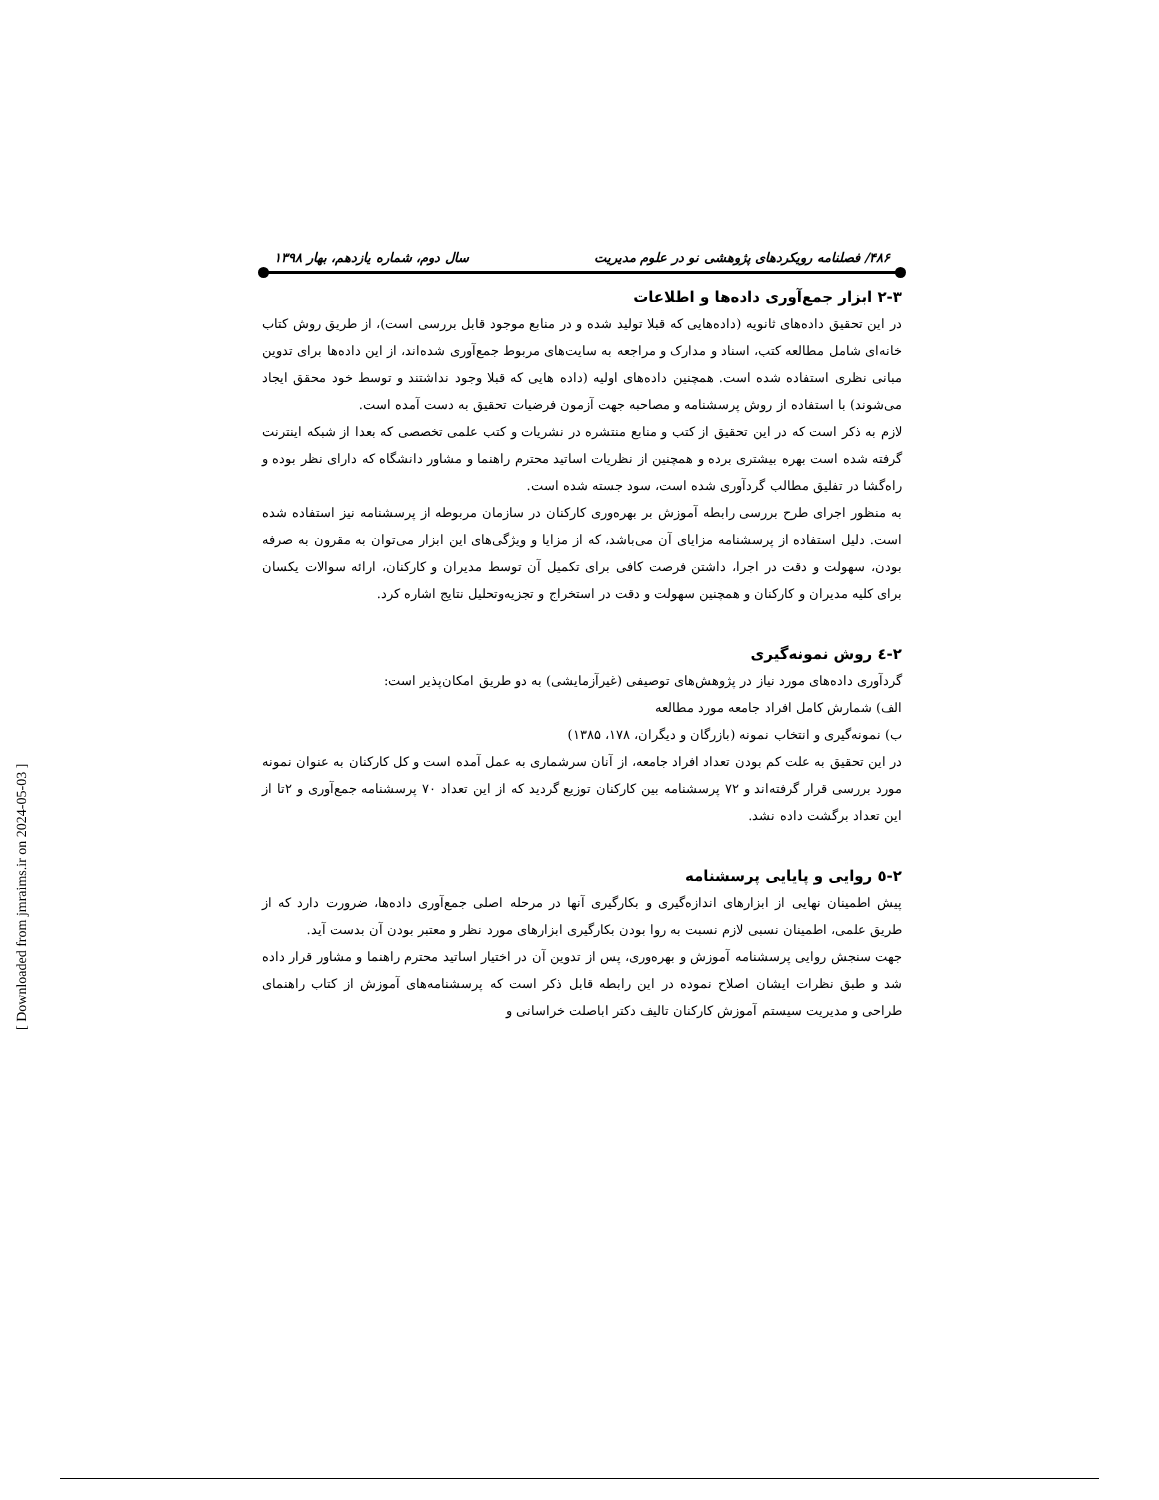۴۸۶/ فصلنامه رویکردهای پژوهشی نو در علوم مدیریت سال دوم، شماره یازدهم، بهار ۱۳۹۸
۲-۳ ابزار جمع‌آوری داده‌ها و اطلاعات
در این تحقیق داده‌های ثانویه (داده‌هایی که قبلا تولید شده و در منابع موجود قابل بررسی است)، از طریق روش کتاب خانه‌ای شامل مطالعه کتب، اسناد و مدارک و مراجعه به سایت‌های مربوط جمع‌آوری شده‌اند، از این داده‌ها برای تدوین مبانی نظری استفاده شده است. همچنین داده‌های اولیه (داده هایی که قبلا وجود نداشتند و توسط خود محقق ایجاد می‌شوند) با استفاده از روش پرسشنامه و مصاحبه جهت آزمون فرضیات تحقیق به دست آمده است.
لازم به ذکر است که در این تحقیق از کتب و منابع منتشره در نشریات و کتب علمی تخصصی که بعدا از شبکه اینترنت گرفته شده است بهره بیشتری برده و همچنین از نظریات اساتید محترم راهنما و مشاور دانشگاه که دارای نظر بوده و راه‌گشا در تفلیق مطالب گردآوری شده است، سود جسته شده است.
به منظور اجرای طرح بررسی رابطه آموزش بر بهره‌وری کارکنان در سازمان مربوطه از پرسشنامه نیز استفاده شده است. دلیل استفاده از پرسشنامه مزایای آن می‌باشد، که از مزایا و ویژگی‌های این ابزار می‌توان به مقرون به صرفه بودن، سهولت و دقت در اجرا، داشتن فرصت کافی برای تکمیل آن توسط مدیران و کارکنان، ارائه سوالات یکسان برای کلیه مدیران و کارکنان و همچنین سهولت و دقت در استخراج و تجزیه‌وتحلیل نتایج اشاره کرد.
۲-٤ روش نمونه‌گیری
گردآوری داده‌های مورد نیاز در پژوهش‌های توصیفی (غیرآزمایشی) به دو طریق امکان‌پذیر است:
الف) شمارش کامل افراد جامعه مورد مطالعه
ب) نمونه‌گیری و انتخاب نمونه (بازرگان و دیگران، ۱۷۸، ۱۳۸۵)
در این تحقیق به علت کم بودن تعداد افراد جامعه، از آنان سرشماری به عمل آمده است و کل کارکنان به عنوان نمونه مورد بررسی قرار گرفته‌اند و ۷۲ پرسشنامه بین کارکنان توزیع گردید که از این تعداد ۷۰ پرسشنامه جمع‌آوری و ۲تا از این تعداد برگشت داده نشد.
۲-٥ روایی و پایایی پرسشنامه
پیش اطمینان نهایی از ابزارهای اندازه‌گیری و بکارگیری آنها در مرحله اصلی جمع‌آوری داده‌ها، ضرورت دارد که از طریق علمی، اطمینان نسبی لازم نسبت به روا بودن بکارگیری ابزارهای مورد نظر و معتبر بودن آن بدست آید.
جهت سنجش روایی پرسشنامه آموزش و بهره‌وری، پس از تدوین آن در اختیار اساتید محترم راهنما و مشاور قرار داده شد و طبق نظرات ایشان اصلاح نموده در این رابطه قابل ذکر است که پرسشنامه‌های آموزش از کتاب راهنمای طراحی و مدیریت سیستم آموزش کارکنان تالیف دکتر اباصلت خراسانی و
[ Downloaded from jmraims.ir on 2024-05-03 ]